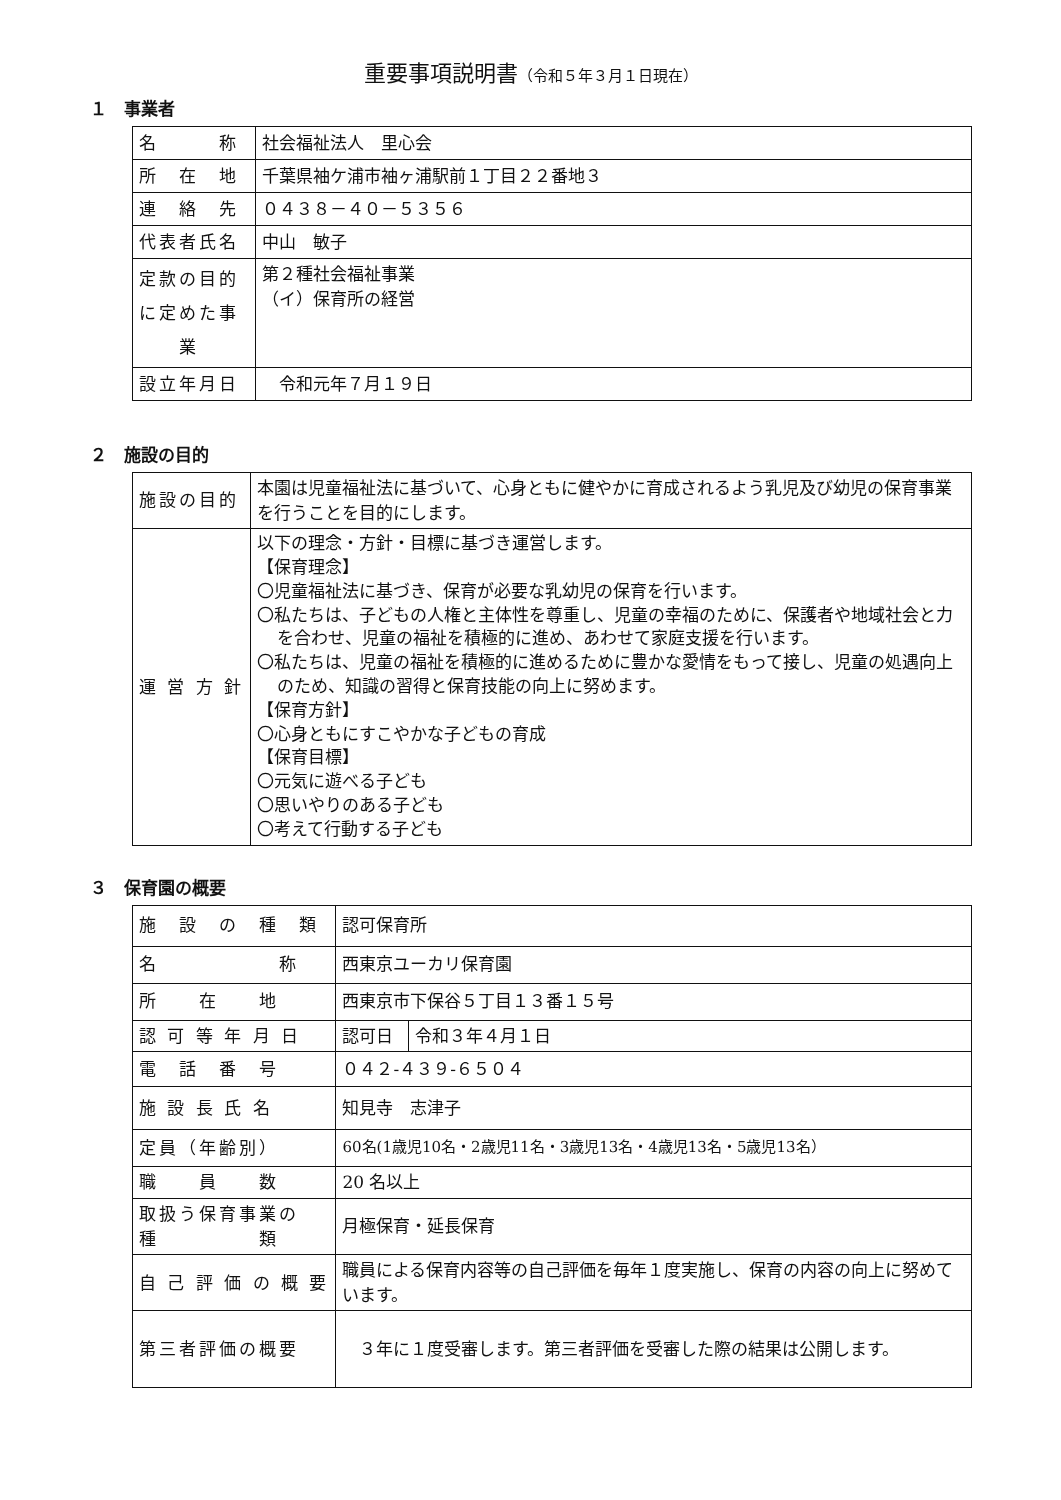重要事項説明書（令和５年３月１日現在）
１　事業者
| 名 称 | 社会福祉法人 里心会 |
| 所 在 地 | 千葉県袖ケ浦市袖ヶ浦駅前１丁目２２番地３ |
| 連 絡 先 | ０４３８－４０－５３５６ |
| 代表者氏名 | 中山 敏子 |
| 定款の目的 に定めた事 業 | 第２種社会福祉事業 （イ）保育所の経営 |
| 設立年月日 | 令和元年７月１９日 |
２　施設の目的
| 施設の目的 | 本園は児童福祉法に基づいて、心身ともに健やかに育成されるよう乳児及び幼児の保育事業を行うことを目的にします。 |
| 運 営 方 針 | 以下の理念・方針・目標に基づき運営します。 【保育理念】 〇児童福祉法に基づき、保育が必要な乳幼児の保育を行います。 〇私たちは、子どもの人権と主体性を尊重し、児童の幸福のために、保護者や地域社会と力を合わせ、児童の福祉を積極的に進め、あわせて家庭支援を行います。 〇私たちは、児童の福祉を積極的に進めるために豊かな愛情をもって接し、児童の処遇向上のため、知識の習得と保育技能の向上に努めます。 【保育方針】 〇心身ともにすこやかな子どもの育成 【保育目標】 〇元気に遊べる子ども 〇思いやりのある子ども 〇考えて行動する子ども |
３　保育園の概要
| 施 設 の 種 類 | 認可保育所 | |
| 名 称 | 西東京ユーカリ保育園 | |
| 所 在 地 | 西東京市下保谷５丁目１３番１５号 | |
| 認 可 等 年 月 日 | 認可日 | 令和３年４月１日 |
| 電 話 番 号 | ０４２-４３９-６５０４ | |
| 施 設 長 氏 名 | 知見寺 志津子 | |
| 定員（年齢別） | 60名(1歳児10名・2歳児11名・3歳児13名・4歳児13名・5歳児13名） | |
| 職 員 数 | 20 名以上 | |
| 取扱う保育事業の 種 類 | 月極保育・延長保育 | |
| 自 己 評 価 の 概 要 | 職員による保育内容等の自己評価を毎年１度実施し、保育の内容の向上に努めています。 | |
| 第三者評価の概要 | ３年に１度受審します。第三者評価を受審した際の結果は公開します。 | |